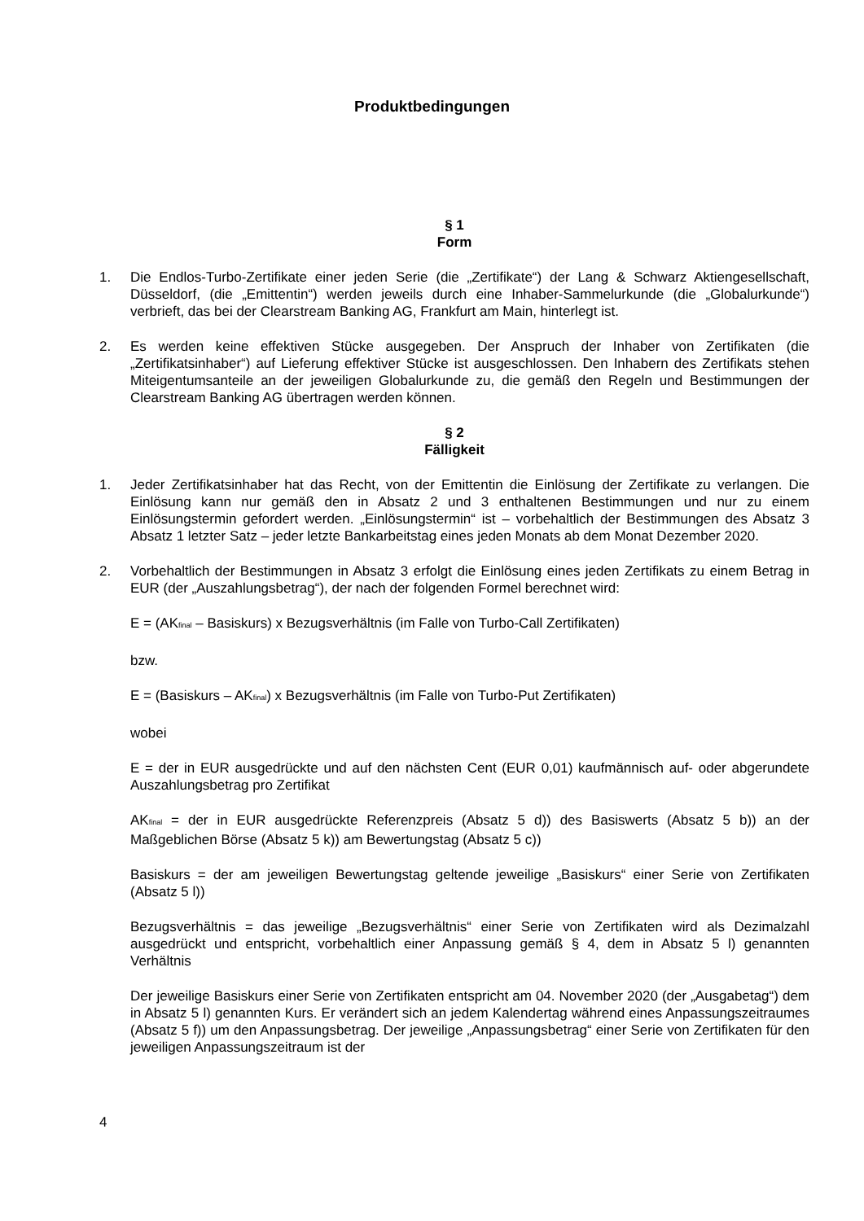Produktbedingungen
§ 1
Form
1. Die Endlos-Turbo-Zertifikate einer jeden Serie (die „Zertifikate“) der Lang & Schwarz Aktiengesellschaft, Düsseldorf, (die „Emittentin“) werden jeweils durch eine Inhaber-Sammelurkunde (die „Globalurkunde“) verbrieft, das bei der Clearstream Banking AG, Frankfurt am Main, hinterlegt ist.
2. Es werden keine effektiven Stücke ausgegeben. Der Anspruch der Inhaber von Zertifikaten (die „Zertifikatsinhaber“) auf Lieferung effektiver Stücke ist ausgeschlossen. Den Inhabern des Zertifikats stehen Miteigentumsanteile an der jeweiligen Globalurkunde zu, die gemäß den Regeln und Bestimmungen der Clearstream Banking AG übertragen werden können.
§ 2
Fälligkeit
1. Jeder Zertifikatsinhaber hat das Recht, von der Emittentin die Einlösung der Zertifikate zu verlangen. Die Einlösung kann nur gemäß den in Absatz 2 und 3 enthaltenen Bestimmungen und nur zu einem Einlösungstermin gefordert werden. „Einlösungstermin“ ist – vorbehaltlich der Bestimmungen des Absatz 3 Absatz 1 letzter Satz – jeder letzte Bankarbeitstag eines jeden Monats ab dem Monat Dezember 2020.
2. Vorbehaltlich der Bestimmungen in Absatz 3 erfolgt die Einlösung eines jeden Zertifikats zu einem Betrag in EUR (der „Auszahlungsbetrag“), der nach der folgenden Formel berechnet wird:
E = (AK<sub>final</sub> – Basiskurs) x Bezugsverhältnis (im Falle von Turbo-Call Zertifikaten)
bzw.
E = (Basiskurs – AK<sub>final</sub>) x Bezugsverhältnis (im Falle von Turbo-Put Zertifikaten)
wobei
E = der in EUR ausgedrückte und auf den nächsten Cent (EUR 0,01) kaufmännisch auf- oder abgerundete Auszahlungsbetrag pro Zertifikat
AK<sub>final</sub> = der in EUR ausgedrückte Referenzpreis (Absatz 5 d)) des Basiswerts (Absatz 5 b)) an der Maßgeblichen Börse (Absatz 5 k)) am Bewertungstag (Absatz 5 c))
Basiskurs = der am jeweiligen Bewertungstag geltende jeweilige „Basiskurs“ einer Serie von Zertifikaten (Absatz 5 l))
Bezugsverhältnis = das jeweilige „Bezugsverhältnis“ einer Serie von Zertifikaten wird als Dezimalzahl ausgedrückt und entspricht, vorbehaltlich einer Anpassung gemäß § 4, dem in Absatz 5 l) genannten Verhältnis
Der jeweilige Basiskurs einer Serie von Zertifikaten entspricht am 04. November 2020 (der „Ausgabetag“) dem in Absatz 5 l) genannten Kurs. Er verändert sich an jedem Kalendertag während eines Anpassungszeitraumes (Absatz 5 f)) um den Anpassungsbetrag. Der jeweilige „Anpassungsbetrag“ einer Serie von Zertifikaten für den jeweiligen Anpassungszeitraum ist der
4